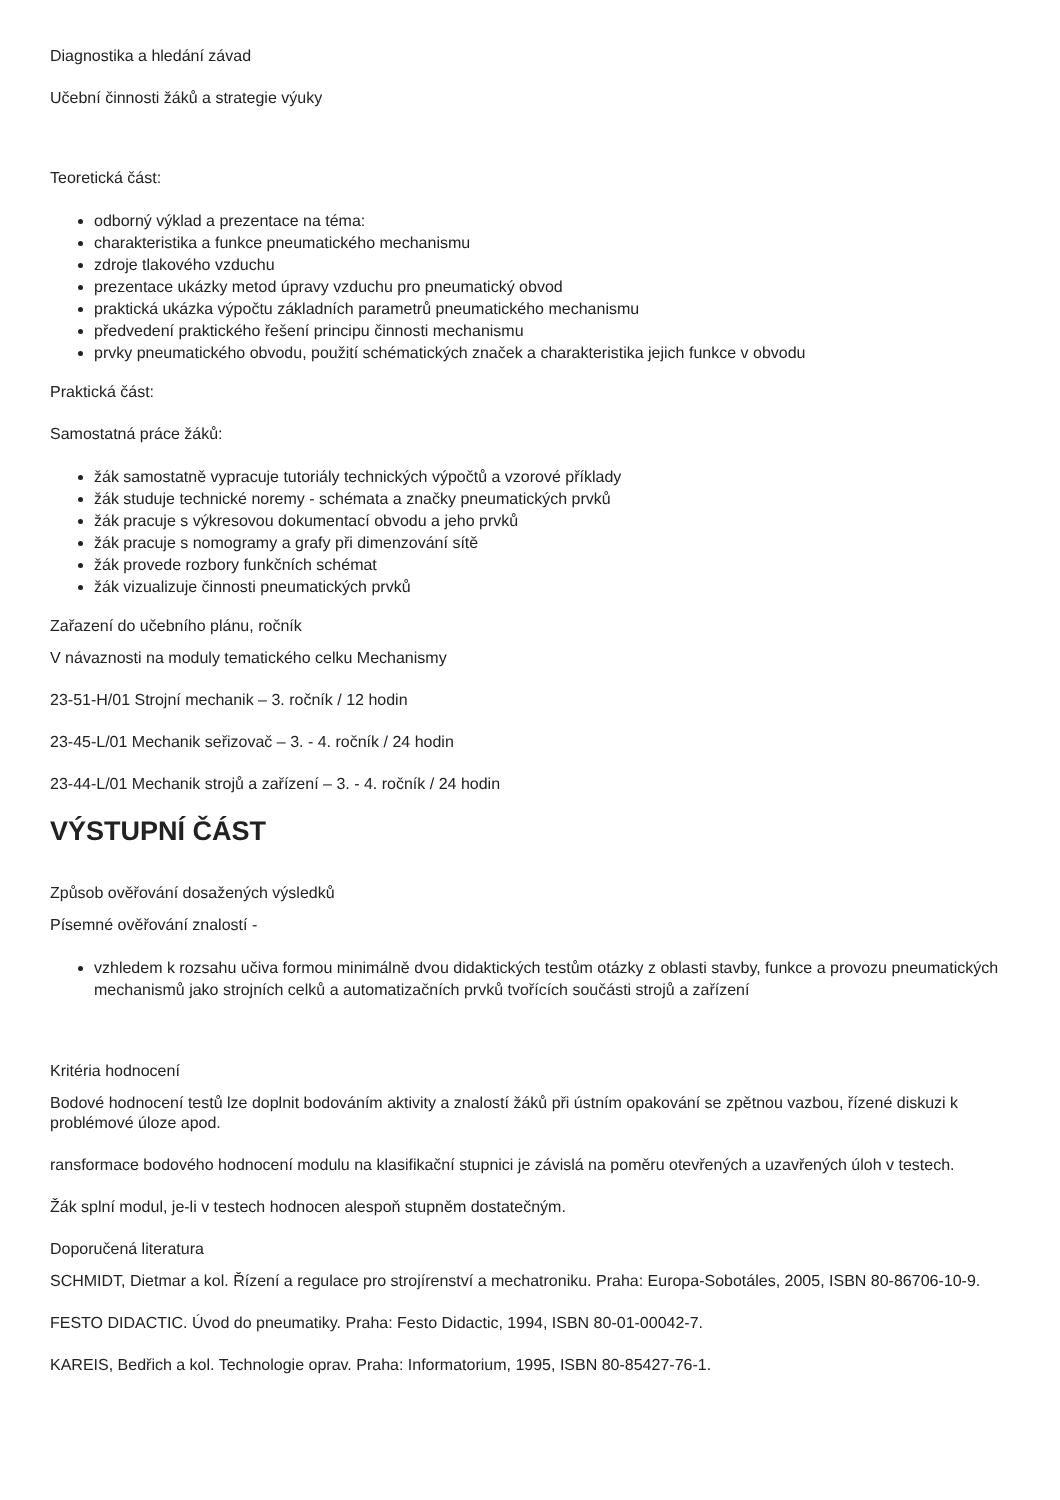Diagnostika a hledání závad
Učební činnosti žáků a strategie výuky
Teoretická část:
odborný výklad a prezentace na téma:
charakteristika a funkce pneumatického mechanismu
zdroje tlakového vzduchu
prezentace ukázky metod úpravy vzduchu pro pneumatický obvod
praktická ukázka výpočtu základních parametrů pneumatického mechanismu
předvedení praktického řešení principu činnosti mechanismu
prvky pneumatického obvodu, použití schématických značek a charakteristika jejich funkce v obvodu
Praktická část:
Samostatná práce žáků:
žák samostatně vypracuje tutoriály technických výpočtů a vzorové příklady
žák studuje technické noremy - schémata a značky pneumatických prvků
žák pracuje s výkresovou dokumentací obvodu a jeho prvků
žák pracuje s nomogramy a grafy při dimenzování sítě
žák provede rozbory funkčních schémat
žák vizualizuje činnosti pneumatických prvků
Zařazení do učebního plánu, ročník
V návaznosti na moduly tematického celku Mechanismy
23-51-H/01 Strojní mechanik – 3. ročník / 12 hodin
23-45-L/01 Mechanik seřizovač – 3. - 4. ročník / 24 hodin
23-44-L/01 Mechanik strojů a zařízení – 3. - 4. ročník / 24 hodin
VÝSTUPNÍ ČÁST
Způsob ověřování dosažených výsledků
Písemné ověřování znalostí -
vzhledem k rozsahu učiva formou minimálně dvou didaktických testům otázky z oblasti stavby, funkce a provozu pneumatických mechanismů jako strojních celků a automatizačních prvků tvořících součásti strojů a zařízení
Kritéria hodnocení
Bodové hodnocení testů lze doplnit bodováním aktivity a znalostí žáků při ústním opakování se zpětnou vazbou, řízené diskuzi k problémové úloze apod.
ransformace bodového hodnocení modulu na klasifikační stupnici je závislá na poměru otevřených a uzavřených úloh v testech.
Žák splní modul, je-li v testech hodnocen alespoň stupněm dostatečným.
Doporučená literatura
SCHMIDT, Dietmar a kol. Řízení a regulace pro strojírenství a mechatroniku. Praha: Europa-Sobotáles, 2005, ISBN 80-86706-10-9.
FESTO DIDACTIC. Úvod do pneumatiky. Praha: Festo Didactic, 1994, ISBN 80-01-00042-7.
KAREIS, Bedřich a kol. Technologie oprav. Praha: Informatorium, 1995, ISBN 80-85427-76-1.